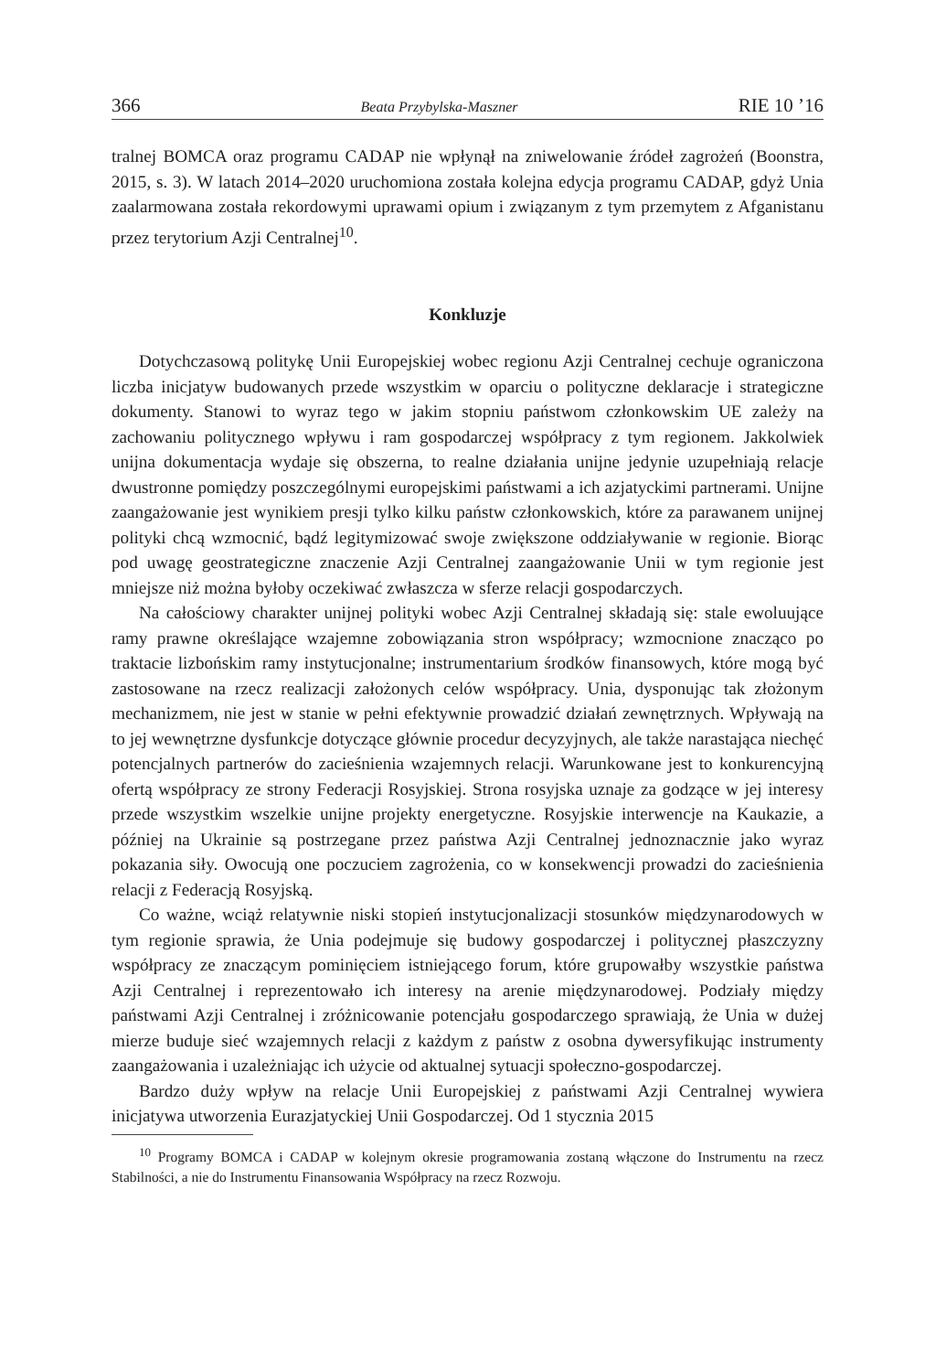366 Beata Przybylska-Maszner RIE 10 ’16
tralnej BOMCA oraz programu CADAP nie wpłynął na zniwelowanie źródeł zagrożeń (Boonstra, 2015, s. 3). W latach 2014–2020 uruchomiona została kolejna edycja programu CADAP, gdyż Unia zaalarmowana została rekordowymi uprawami opium i związanym z tym przemytem z Afganistanu przez terytorium Azji Centralnej<sup>10</sup>.
Konkluzje
Dotychczasową politykę Unii Europejskiej wobec regionu Azji Centralnej cechuje ograniczona liczba inicjatyw budowanych przede wszystkim w oparciu o polityczne deklaracje i strategiczne dokumenty. Stanowi to wyraz tego w jakim stopniu państwom członkowskim UE zależy na zachowaniu politycznego wpływu i ram gospodarczej współpracy z tym regionem. Jakkolwiek unijna dokumentacja wydaje się obszerna, to realne działania unijne jedynie uzupełniają relacje dwustronne pomiędzy poszczególnymi europejskimi państwami a ich azjatyckimi partnerami. Unijne zaangażowanie jest wynikiem presji tylko kilku państw członkowskich, które za parawanem unijnej polityki chcą wzmocnić, bądź legitymizować swoje zwiększone oddziaływanie w regionie. Biorąc pod uwagę geostrategiczne znaczenie Azji Centralnej zaangażowanie Unii w tym regionie jest mniejsze niż można byłoby oczekiwać zwłaszcza w sferze relacji gospodarczych.
Na całościowy charakter unijnej polityki wobec Azji Centralnej składają się: stale ewoluujące ramy prawne określające wzajemne zobowiązania stron współpracy; wzmocnione znacząco po traktacie lizbońskim ramy instytucjonalne; instrumentarium środków finansowych, które mogą być zastosowane na rzecz realizacji założonych celów współpracy. Unia, dysponując tak złożonym mechanizmem, nie jest w stanie w pełni efektywnie prowadzić działań zewnętrznych. Wpływają na to jej wewnętrzne dysfunkcje dotyczące głównie procedur decyzyjnych, ale także narastająca niechęć potencjalnych partnerów do zacieśnienia wzajemnych relacji. Warunkowane jest to konkurencyjną ofertą współpracy ze strony Federacji Rosyjskiej. Strona rosyjska uznaje za godzące w jej interesy przede wszystkim wszelkie unijne projekty energetyczne. Rosyjskie interwencje na Kaukazie, a później na Ukrainie są postrzegane przez państwa Azji Centralnej jednoznacznie jako wyraz pokazania siły. Owocują one poczuciem zagrożenia, co w konsekwencji prowadzi do zacieśnienia relacji z Federacją Rosyjską.
Co ważne, wciąż relatywnie niski stopień instytucjonalizacji stosunków międzynarodowych w tym regionie sprawia, że Unia podejmuje się budowy gospodarczej i politycznej płaszczyzny współpracy ze znaczącym pominięciem istniejącego forum, które grupowałby wszystkie państwa Azji Centralnej i reprezentowało ich interesy na arenie międzynarodowej. Podziały między państwami Azji Centralnej i zróżnicowanie potencjału gospodarczego sprawiają, że Unia w dużej mierze buduje sieć wzajemnych relacji z każdym z państw z osobna dywersyfikując instrumenty zaangażowania i uzależniając ich użycie od aktualnej sytuacji społeczno-gospodarczej.
Bardzo duży wpływ na relacje Unii Europejskiej z państwami Azji Centralnej wywiera inicjatywa utworzenia Eurazjatyckiej Unii Gospodarczej. Od 1 stycznia 2015
<sup>10</sup> Programy BOMCA i CADAP w kolejnym okresie programowania zostaną włączone do Instrumentu na rzecz Stabilności, a nie do Instrumentu Finansowania Współpracy na rzecz Rozwoju.